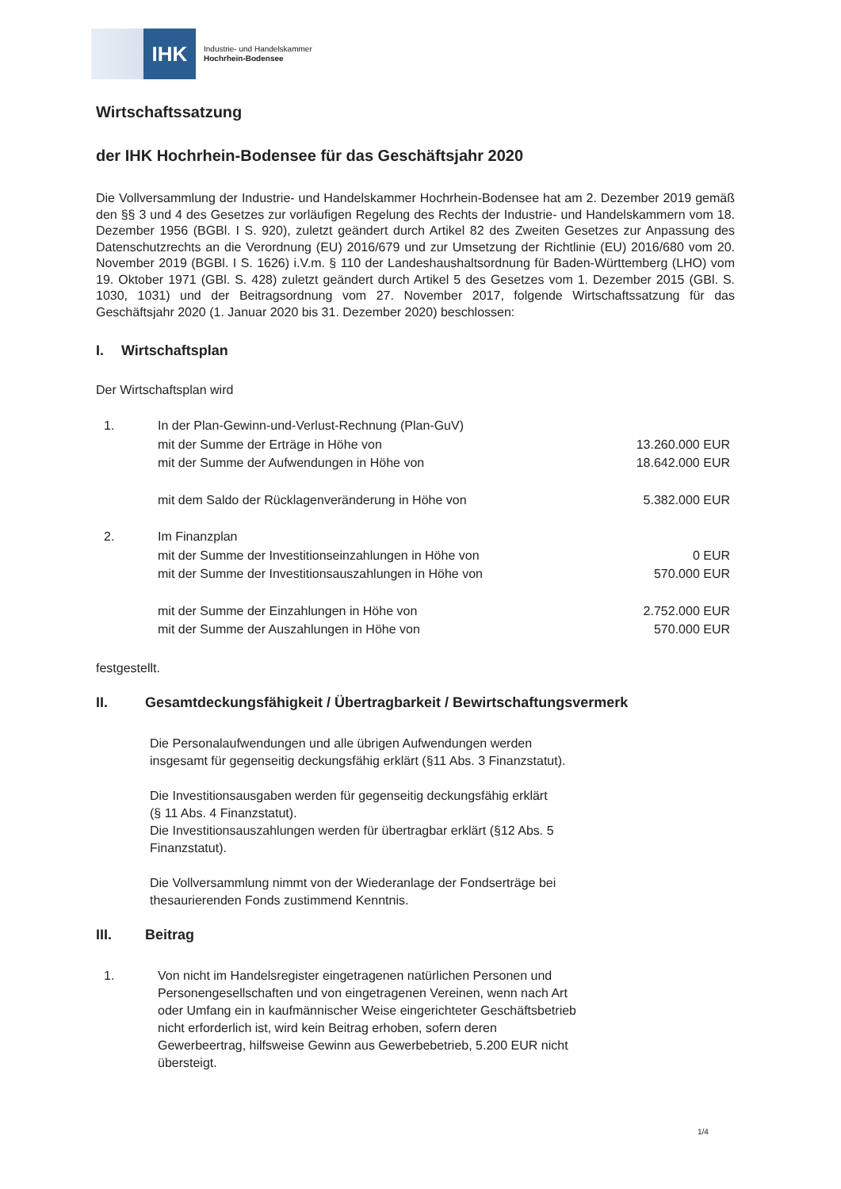IHK
Industrie- und Handelskammer
Hochrhein-Bodensee
Wirtschaftssatzung
der IHK Hochrhein-Bodensee für das Geschäftsjahr 2020
Die Vollversammlung der Industrie- und Handelskammer Hochrhein-Bodensee hat am 2. Dezember 2019 gemäß den §§ 3 und 4 des Gesetzes zur vorläufigen Regelung des Rechts der Industrie- und Handelskammern vom 18. Dezember 1956 (BGBl. I S. 920), zuletzt geändert durch Artikel 82 des Zweiten Gesetzes zur Anpassung des Datenschutzrechts an die Verordnung (EU) 2016/679 und zur Umsetzung der Richtlinie (EU) 2016/680 vom 20. November 2019 (BGBl. I S. 1626) i.V.m. § 110 der Landeshaushaltsordnung für Baden-Württemberg (LHO) vom 19. Oktober 1971 (GBl. S. 428) zuletzt geändert durch Artikel 5 des Gesetzes vom 1. Dezember 2015 (GBl. S. 1030, 1031) und der Beitragsordnung vom 27. November 2017, folgende Wirtschaftssatzung für das Geschäftsjahr 2020 (1. Januar 2020 bis 31. Dezember 2020) beschlossen:
I. Wirtschaftsplan
Der Wirtschaftsplan wird
| 1. | In der Plan-Gewinn-und-Verlust-Rechnung (Plan-GuV) | |
| | mit der Summe der Erträge in Höhe von | 13.260.000 EUR |
| | mit der Summe der Aufwendungen in Höhe von | 18.642.000 EUR |
| | mit dem Saldo der Rücklagenveränderung in Höhe von | 5.382.000 EUR |
| 2. | Im Finanzplan | |
| | mit der Summe der Investitionseinzahlungen in Höhe von | 0 EUR |
| | mit der Summe der Investitionsauszahlungen in Höhe von | 570.000 EUR |
| | mit der Summe der Einzahlungen in Höhe von | 2.752.000 EUR |
| | mit der Summe der Auszahlungen in Höhe von | 570.000 EUR |
festgestellt.
II. Gesamtdeckungsfähigkeit / Übertragbarkeit / Bewirtschaftungsvermerk
Die Personalaufwendungen und alle übrigen Aufwendungen werden
insgesamt für gegenseitig deckungsfähig erklärt (§11 Abs. 3 Finanzstatut).
Die Investitionsausgaben werden für gegenseitig deckungsfähig erklärt
(§ 11 Abs. 4 Finanzstatut).
Die Investitionsauszahlungen werden für übertragbar erklärt (§12 Abs. 5
Finanzstatut).
Die Vollversammlung nimmt von der Wiederanlage der Fondserträge bei
thesaurierenden Fonds zustimmend Kenntnis.
III. Beitrag
1. Von nicht im Handelsregister eingetragenen natürlichen Personen und
Personengesellschaften und von eingetragenen Vereinen, wenn nach Art
oder Umfang ein in kaufmännischer Weise eingerichteter Geschäftsbetrieb
nicht erforderlich ist, wird kein Beitrag erhoben, sofern deren
Gewerbeertrag, hilfsweise Gewinn aus Gewerbebetrieb, 5.200 EUR nicht
übersteigt.
1/4